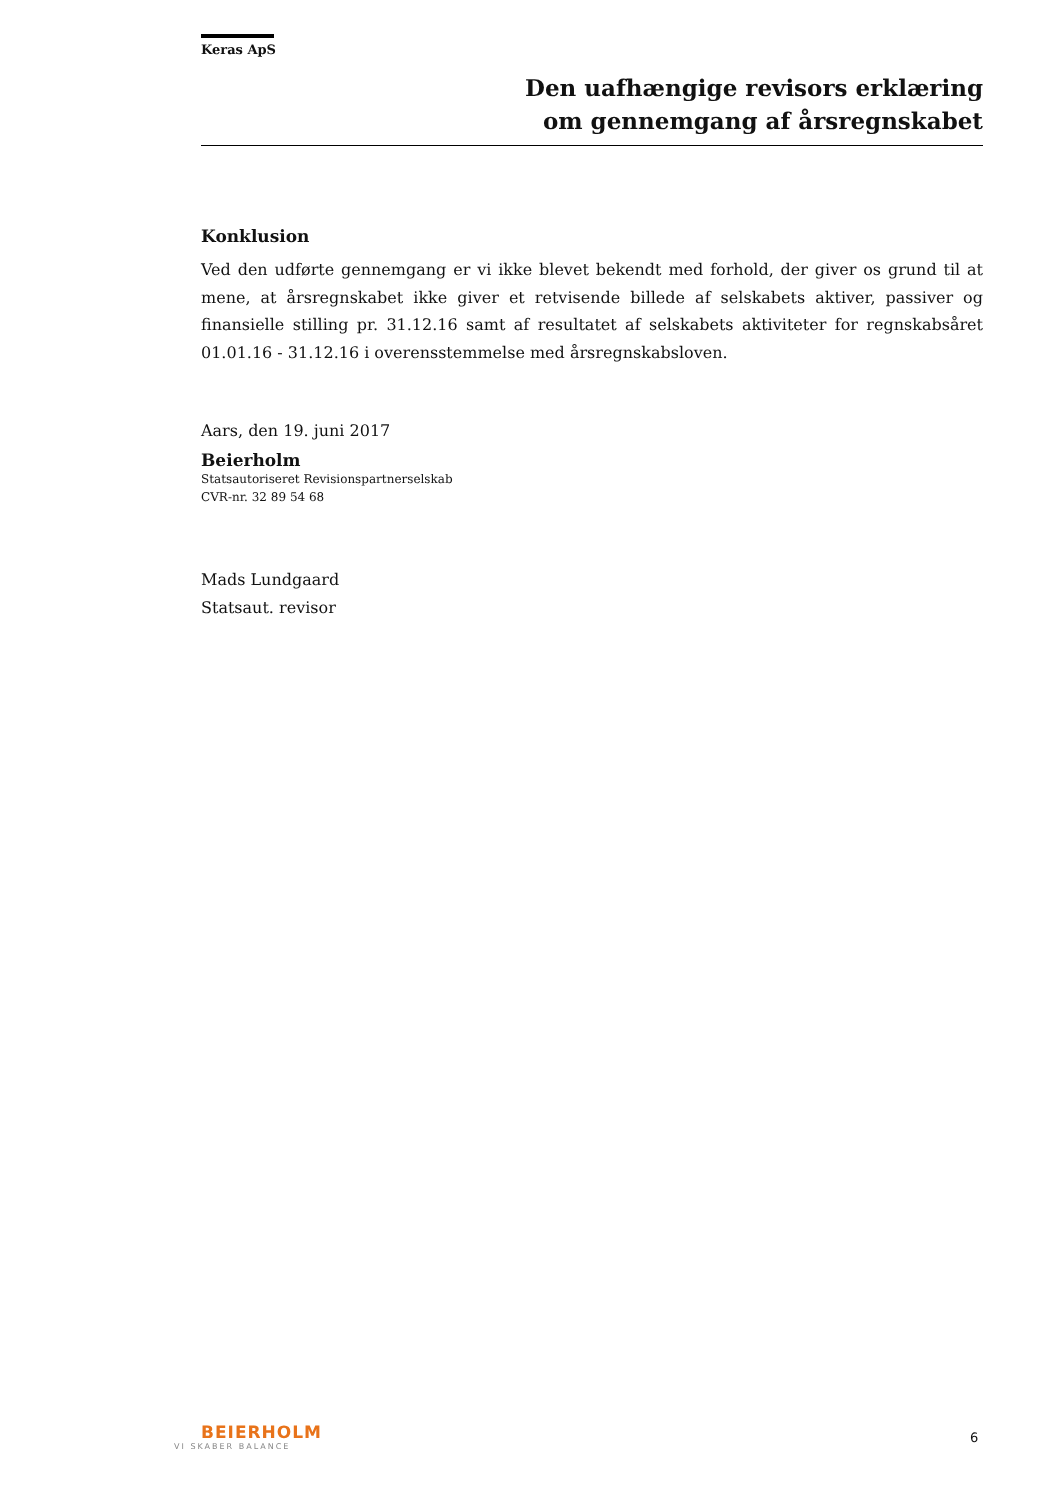Keras ApS
Den uafhængige revisors erklæring
om gennemgang af årsregnskabet
Konklusion
Ved den udførte gennemgang er vi ikke blevet bekendt med forhold, der giver os grund til at mene, at årsregnskabet ikke giver et retvisende billede af selskabets aktiver, passiver og finansielle stilling pr. 31.12.16 samt af resultatet af selskabets aktiviteter for regnskabsåret 01.01.16 - 31.12.16 i overensstemmelse med årsregnskabsloven.
Aars, den 19. juni 2017
Beierholm
Statsautoriseret Revisionspartnerselskab
CVR-nr. 32 89 54 68
Mads Lundgaard
Statsaut. revisor
BEIERHOLM
VI SKABER BALANCE
6